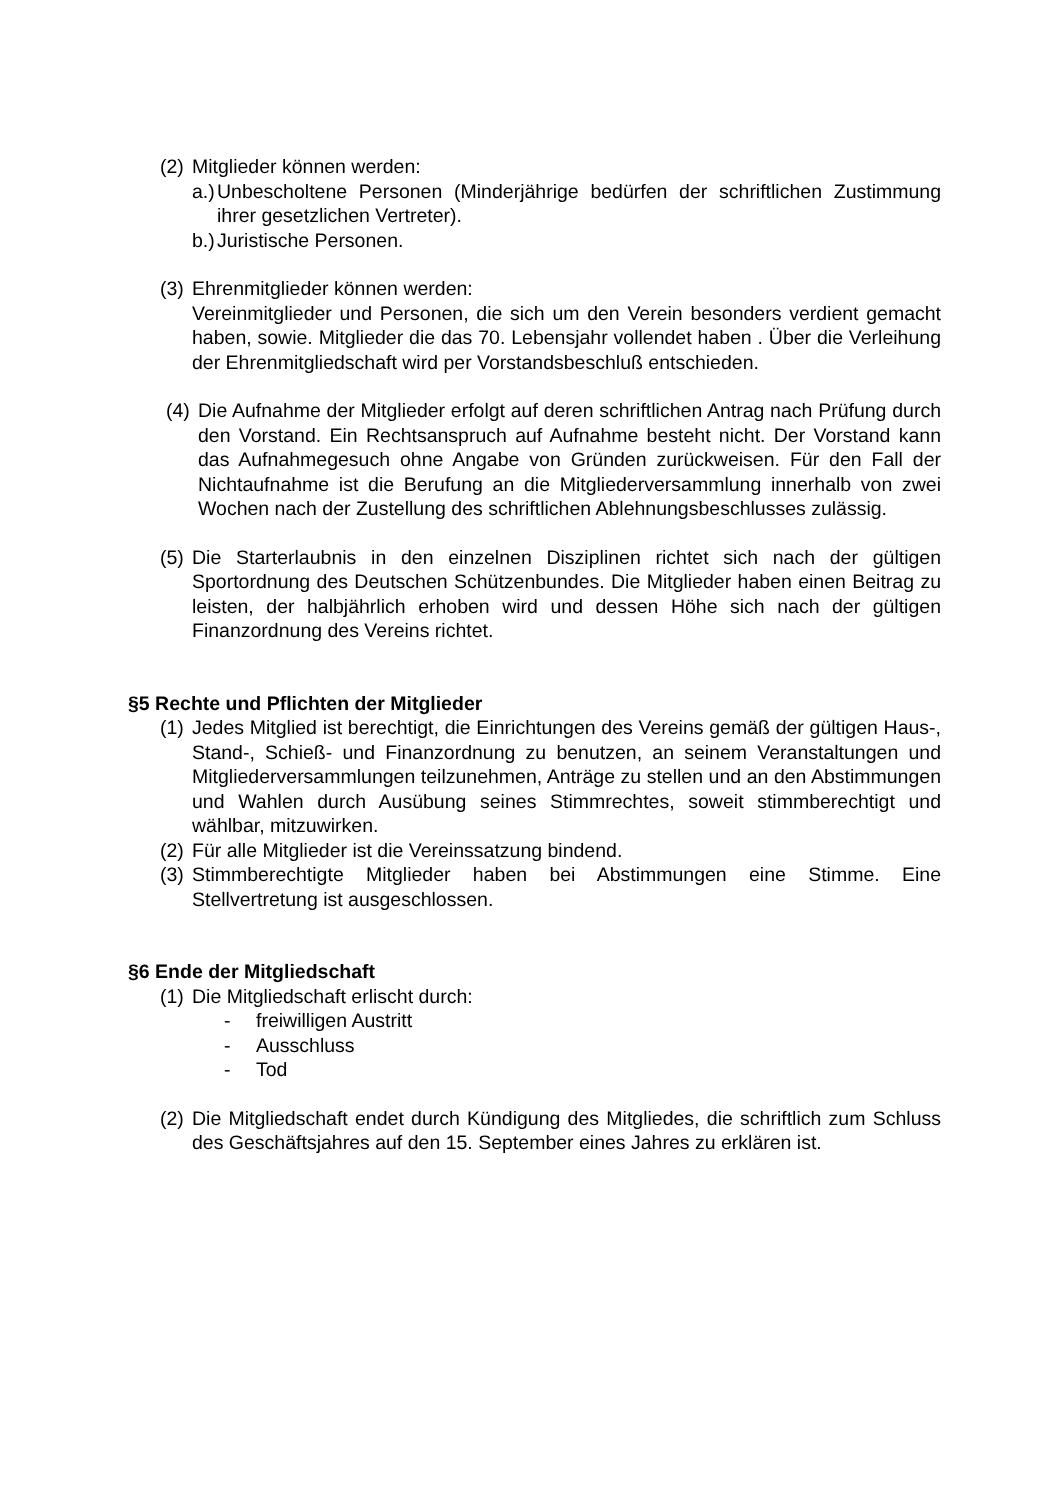(2)
Mitglieder können werden:
a.)
Unbescholtene Personen (Minderjährige bedürfen der schriftlichen Zustimmung ihrer gesetzlichen Vertreter).
b.)
Juristische Personen.
(3)
Ehrenmitglieder können werden:
Vereinmitglieder und Personen, die sich um den Verein besonders verdient gemacht haben, sowie. Mitglieder die das 70. Lebensjahr vollendet haben . Über die Verleihung der Ehrenmitgliedschaft wird per Vorstandsbeschluß entschieden.
(4)
Die Aufnahme der Mitglieder erfolgt auf deren schriftlichen Antrag nach Prüfung durch den Vorstand. Ein Rechtsanspruch auf Aufnahme besteht nicht. Der Vorstand kann das Aufnahmegesuch ohne Angabe von Gründen zurückweisen. Für den Fall der Nichtaufnahme ist die Berufung an die Mitgliederversammlung innerhalb von zwei Wochen nach der Zustellung des schriftlichen Ablehnungsbeschlusses zulässig.
(5)
Die Starterlaubnis in den einzelnen Disziplinen richtet sich nach der gültigen Sportordnung des Deutschen Schützenbundes. Die Mitglieder haben einen Beitrag zu leisten, der halbjährlich erhoben wird und dessen Höhe sich nach der gültigen Finanzordnung des Vereins richtet.
§5 Rechte und Pflichten der Mitglieder
(1)
Jedes Mitglied ist berechtigt, die Einrichtungen des Vereins gemäß der gültigen Haus-, Stand-, Schieß- und Finanzordnung zu benutzen, an seinem Veranstaltungen und Mitgliederversammlungen teilzunehmen, Anträge zu stellen und an den Abstimmungen und Wahlen durch Ausübung seines Stimmrechtes, soweit stimmberechtigt und wählbar, mitzuwirken.
(2)
Für alle Mitglieder ist die Vereinssatzung bindend.
(3)
Stimmberechtigte Mitglieder haben bei Abstimmungen eine Stimme. Eine Stellvertretung ist ausgeschlossen.
§6 Ende der Mitgliedschaft
(1)
Die Mitgliedschaft erlischt durch:
- freiwilligen Austritt
- Ausschluss
- Tod
(2)
Die Mitgliedschaft endet durch Kündigung des Mitgliedes, die schriftlich zum Schluss des Geschäftsjahres auf den 15. September eines Jahres zu erklären ist.